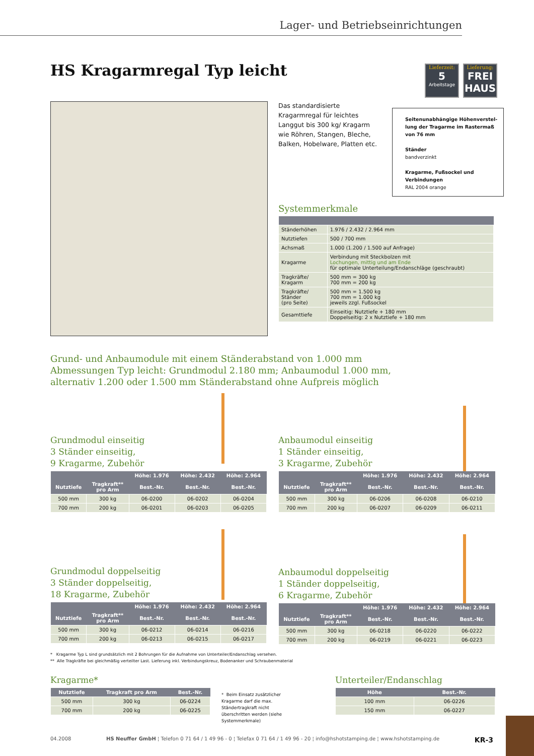Lager- und Betriebseinrichtungen
HS Kragarmregal Typ leicht
Lieferzeit:
5
Arbeitstage
Lieferung:
FREI HAUS
Das standardisierte Kragarmregal für leichtes Langgut bis 300 kg/ Kragarm wie Röhren, Stangen, Bleche, Balken, Hobelware, Platten etc.
Seitenunabhängige Höhenverstel-lung der Tragarme im Rastermaß von 76 mm
Ständer
bandverzinkt
Kragarme, Fußsockel und Verbindungen
RAL 2004 orange
Systemmerkmale
| Ständerhöhen | 1.976 / 2.432 / 2.964 mm |
| Nutztiefen | 500 / 700 mm |
| Achsmaß | 1.000 (1.200 / 1.500 auf Anfrage) |
| Kragarme | Verbindung mit Steckbolzen mit Lochungen, mittig und am Ende für optimale Unterteilung/Endanschläge (geschraubt) |
| Tragkräfte/ Kragarm | 500 mm = 300 kg 700 mm = 200 kg |
| Tragkräfte/ Ständer (pro Seite) | 500 mm = 1.500 kg 700 mm = 1.000 kg jeweils zzgl. Fußsockel |
| Gesamttiefe | Einseitig: Nutztiefe + 180 mm Doppelseitig: 2 x Nutztiefe + 180 mm |
Grund- und Anbaumodule mit einem Ständerabstand von 1.000 mm
Abmessungen Typ leicht: Grundmodul 2.180 mm; Anbaumodul 1.000 mm,
alternativ 1.200 oder 1.500 mm Ständerabstand ohne Aufpreis möglich
Grundmodul einseitig
3 Ständer einseitig,
9 Kragarme, Zubehör
| | | Höhe: 1.976 | Höhe: 2.432 | Höhe: 2.964 |
| --- | --- | --- | --- | --- |
| Nutztiefe | Tragkraft** pro Arm | Best.-Nr. | Best.-Nr. | Best.-Nr. |
| 500 mm | 300 kg | 06-0200 | 06-0202 | 06-0204 |
| 700 mm | 200 kg | 06-0201 | 06-0203 | 06-0205 |
Anbaumodul einseitig
1 Ständer einseitig,
3 Kragarme, Zubehör
| | | Höhe: 1.976 | Höhe: 2.432 | Höhe: 2.964 |
| --- | --- | --- | --- | --- |
| Nutztiefe | Tragkraft** pro Arm | Best.-Nr. | Best.-Nr. | Best.-Nr. |
| 500 mm | 300 kg | 06-0206 | 06-0208 | 06-0210 |
| 700 mm | 200 kg | 06-0207 | 06-0209 | 06-0211 |
Grundmodul doppelseitig
3 Ständer doppelseitig,
18 Kragarme, Zubehör
| | | Höhe: 1.976 | Höhe: 2.432 | Höhe: 2.964 |
| --- | --- | --- | --- | --- |
| Nutztiefe | Tragkraft** pro Arm | Best.-Nr. | Best.-Nr. | Best.-Nr. |
| 500 mm | 300 kg | 06-0212 | 06-0214 | 06-0216 |
| 700 mm | 200 kg | 06-0213 | 06-0215 | 06-0217 |
Anbaumodul doppelseitig
1 Ständer doppelseitig,
6 Kragarme, Zubehör
| | | Höhe: 1.976 | Höhe: 2.432 | Höhe: 2.964 |
| --- | --- | --- | --- | --- |
| Nutztiefe | Tragkraft** pro Arm | Best.-Nr. | Best.-Nr. | Best.-Nr. |
| 500 mm | 300 kg | 06-0218 | 06-0220 | 06-0222 |
| 700 mm | 200 kg | 06-0219 | 06-0221 | 06-0223 |
* Kragarme Typ L sind grundsätzlich mit 2 Bohrungen für die Aufnahme von Unterteiler/Endanschlag versehen.
** Alle Tragkräfte bei gleichmäßig verteilter Last. Lieferung inkl. Verbindungskreuz, Bodenanker und Schraubenmaterial
Kragarme*
| Nutztiefe | Tragkraft pro Arm | Best.-Nr. |
| --- | --- | --- |
| 500 mm | 300 kg | 06-0224 |
| 700 mm | 200 kg | 06-0225 |
* Beim Einsatz zusätzlicher Kragarme darf die max. Ständertragkraft nicht überschritten werden (siehe Systemmerkmale)
Unterteiler/Endanschlag
| Höhe | Best.-Nr. |
| --- | --- |
| 100 mm | 06-0226 |
| 150 mm | 06-0227 |
04.2008 HS Neuffer GmbH ¦ Telefon 0 71 64 / 1 49 96 - 0 ¦ Telefax 0 71 64 / 1 49 96 - 20 ¦ info@hshotstamping.de ¦ www.hshotstamping.de KR-3